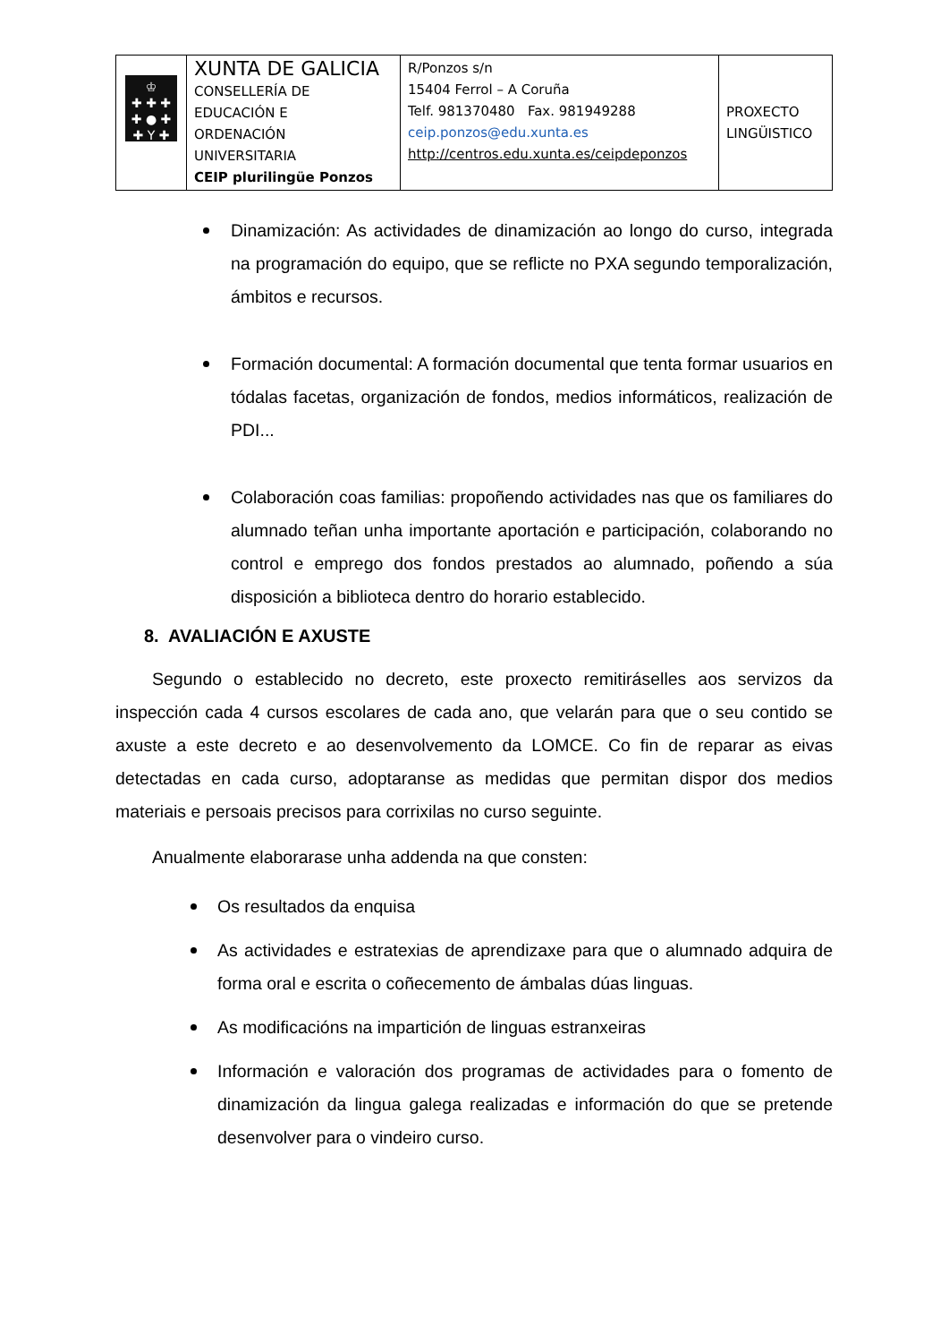| ♔ ✚ ✚ ✚ ✚ ● ✚ ✚ Y ✚ | XUNTA DE GALICIA CONSELLERÍA DE EDUCACIÓN E ORDENACIÓN UNIVERSITARIA CEIP plurilingüe Ponzos | R/Ponzos s/n 15404 Ferrol – A Coruña Telf. 981370480 Fax. 981949288 ceip.ponzos@edu.xunta.es http://centros.edu.xunta.es/ceipdeponzos | PROXECTO LINGÜISTICO |
Dinamización: As actividades de dinamización ao longo do curso, integrada na programación do equipo, que se reflicte no PXA segundo temporalización, ámbitos e recursos.
Formación documental: A formación documental que tenta formar usuarios en tódalas facetas, organización de fondos, medios informáticos, realización de PDI...
Colaboración coas familias: propoñendo actividades nas que os familiares do alumnado teñan unha importante aportación e participación, colaborando no control e emprego dos fondos prestados ao alumnado, poñendo a súa disposición a biblioteca dentro do horario establecido.
8. AVALIACIÓN E AXUSTE
Segundo o establecido no decreto, este proxecto remitiráselles aos servizos da inspección cada 4 cursos escolares de cada ano, que velarán para que o seu contido se axuste a este decreto e ao desenvolvemento da LOMCE. Co fin de reparar as eivas detectadas en cada curso, adoptaranse as medidas que permitan dispor dos medios materiais e persoais precisos para corrixilas no curso seguinte.
Anualmente elaborarase unha addenda na que consten:
Os resultados da enquisa
As actividades e estratexias de aprendizaxe para que o alumnado adquira de forma oral e escrita o coñecemento de ámbalas dúas linguas.
As modificacións na impartición de linguas estranxeiras
Información e valoración dos programas de actividades para o fomento de dinamización da lingua galega realizadas e información do que se pretende desenvolver para o vindeiro curso.